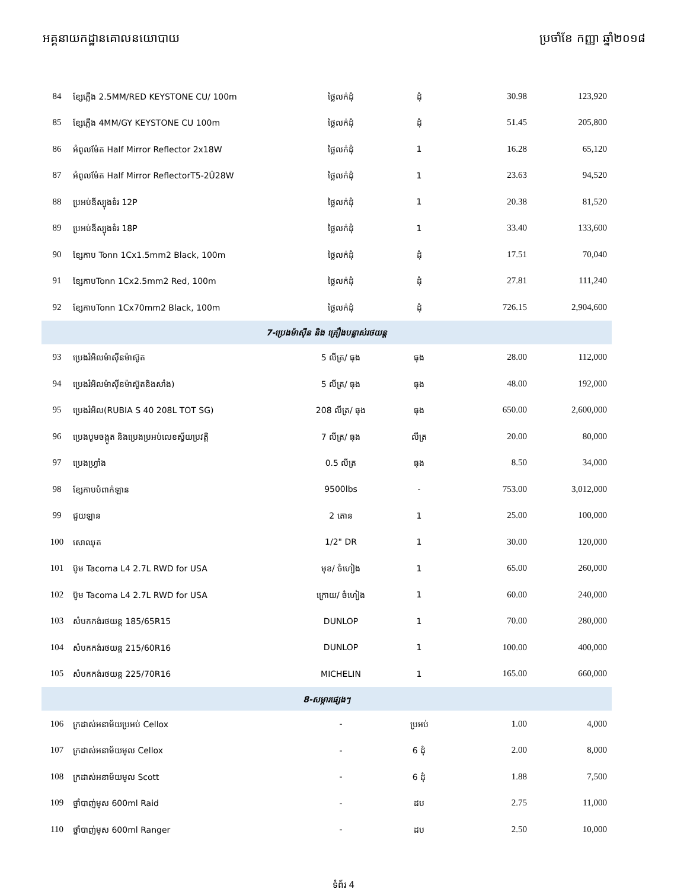អគ្គនាយកដ្ឋានគោលនយោបាយ ប្រចាំខែ កញ្ញា ឆ្នាំ២០១៨
| 84 | ខ្សែភ្លើង 2.5MM/RED KEYSTONE CU/ 100m | ថ្លៃលក់ដុំ | ដុំ | 30.98 | 123,920 |
| 85 | ខ្សែភ្លើង 4MM/GY KEYSTONE CU 100m | ថ្លៃលក់ដុំ | ដុំ | 51.45 | 205,800 |
| 86 | អំពូលម៉ែត Half Mirror Reflector 2x18W | ថ្លៃលក់ដុំ | 1 | 16.28 | 65,120 |
| 87 | អំពូលម៉ែត Half Mirror ReflectorT5-2Û28W | ថ្លៃលក់ដុំ | 1 | 23.63 | 94,520 |
| 88 | ប្រអប់ឌីស្យុងទំរ 12P | ថ្លៃលក់ដុំ | 1 | 20.38 | 81,520 |
| 89 | ប្រអប់ឌីស្យុងទំរ 18P | ថ្លៃលក់ដុំ | 1 | 33.40 | 133,600 |
| 90 | ខ្សែកាប Tonn 1Cx1.5mm2 Black, 100m | ថ្លៃលក់ដុំ | ដុំ | 17.51 | 70,040 |
| 91 | ខ្សែកាបTonn 1Cx2.5mm2 Red, 100m | ថ្លៃលក់ដុំ | ដុំ | 27.81 | 111,240 |
| 92 | ខ្សែកាបTonn 1Cx70mm2 Black, 100m | ថ្លៃលក់ដុំ | ដុំ | 726.15 | 2,904,600 |
| 7-ប្រេងម៉ាស៊ីន និង គ្រឿងបន្លាស់រថយន្ត | | | | | |
| 93 | ប្រេងរំអិលម៉ាស៊ីនម៉ាស៊ូត | 5 លីត្រ/ ធុង | ធុង | 28.00 | 112,000 |
| 94 | ប្រេងរំអិលម៉ាស៊ីនម៉ាស៊ូតនិងសាំង) | 5 លីត្រ/ ធុង | ធុង | 48.00 | 192,000 |
| 95 | ប្រេងរំអិល(RUBIA S 40 208L TOT SG) | 208 លីត្រ/ ធុង | ធុង | 650.00 | 2,600,000 |
| 96 | ប្រេងបូមចង្កូត និងប្រេងប្រអប់លេខស្វ័យប្រវត្តិ | 7 លីត្រ/ ធុង | លីត្រ | 20.00 | 80,000 |
| 97 | ប្រេងហ្វ្រាំង | 0.5 លីត្រ | ធុង | 8.50 | 34,000 |
| 98 | ខ្សែកាបបំពាក់ឡាន | 9500lbs | - | 753.00 | 3,012,000 |
| 99 | ជួយឡាន | 2 តោន | 1 | 25.00 | 100,000 |
| 100 | សោឈុត | 1/2" DR | 1 | 30.00 | 120,000 |
| 101 | ប៊ូម Tacoma L4 2.7L RWD for USA | មុខ/ ចំហៀង | 1 | 65.00 | 260,000 |
| 102 | ប៊ូម Tacoma L4 2.7L RWD for USA | ក្រោយ/ ចំហៀង | 1 | 60.00 | 240,000 |
| 103 | សំបកកង់រថយន្ត 185/65R15 | DUNLOP | 1 | 70.00 | 280,000 |
| 104 | សំបកកង់រថយន្ត 215/60R16 | DUNLOP | 1 | 100.00 | 400,000 |
| 105 | សំបកកង់រថយន្ត 225/70R16 | MICHELIN | 1 | 165.00 | 660,000 |
| 8-សម្ភារផ្សេងៗ | | | | | |
| 106 | ក្រដាស់អនាម័យប្រអប់ Cellox | - | ប្រអប់ | 1.00 | 4,000 |
| 107 | ក្រដាស់អនាម័យមូល Cellox | - | 6 ដុំ | 2.00 | 8,000 |
| 108 | ក្រដាស់អនាម័យមូល Scott | - | 6 ដុំ | 1.88 | 7,500 |
| 109 | ថ្នាំបាញ់មូស 600ml Raid | - | ដប | 2.75 | 11,000 |
| 110 | ថ្នាំបាញ់មូស 600ml Ranger | - | ដប | 2.50 | 10,000 |
ទំព័រ 4